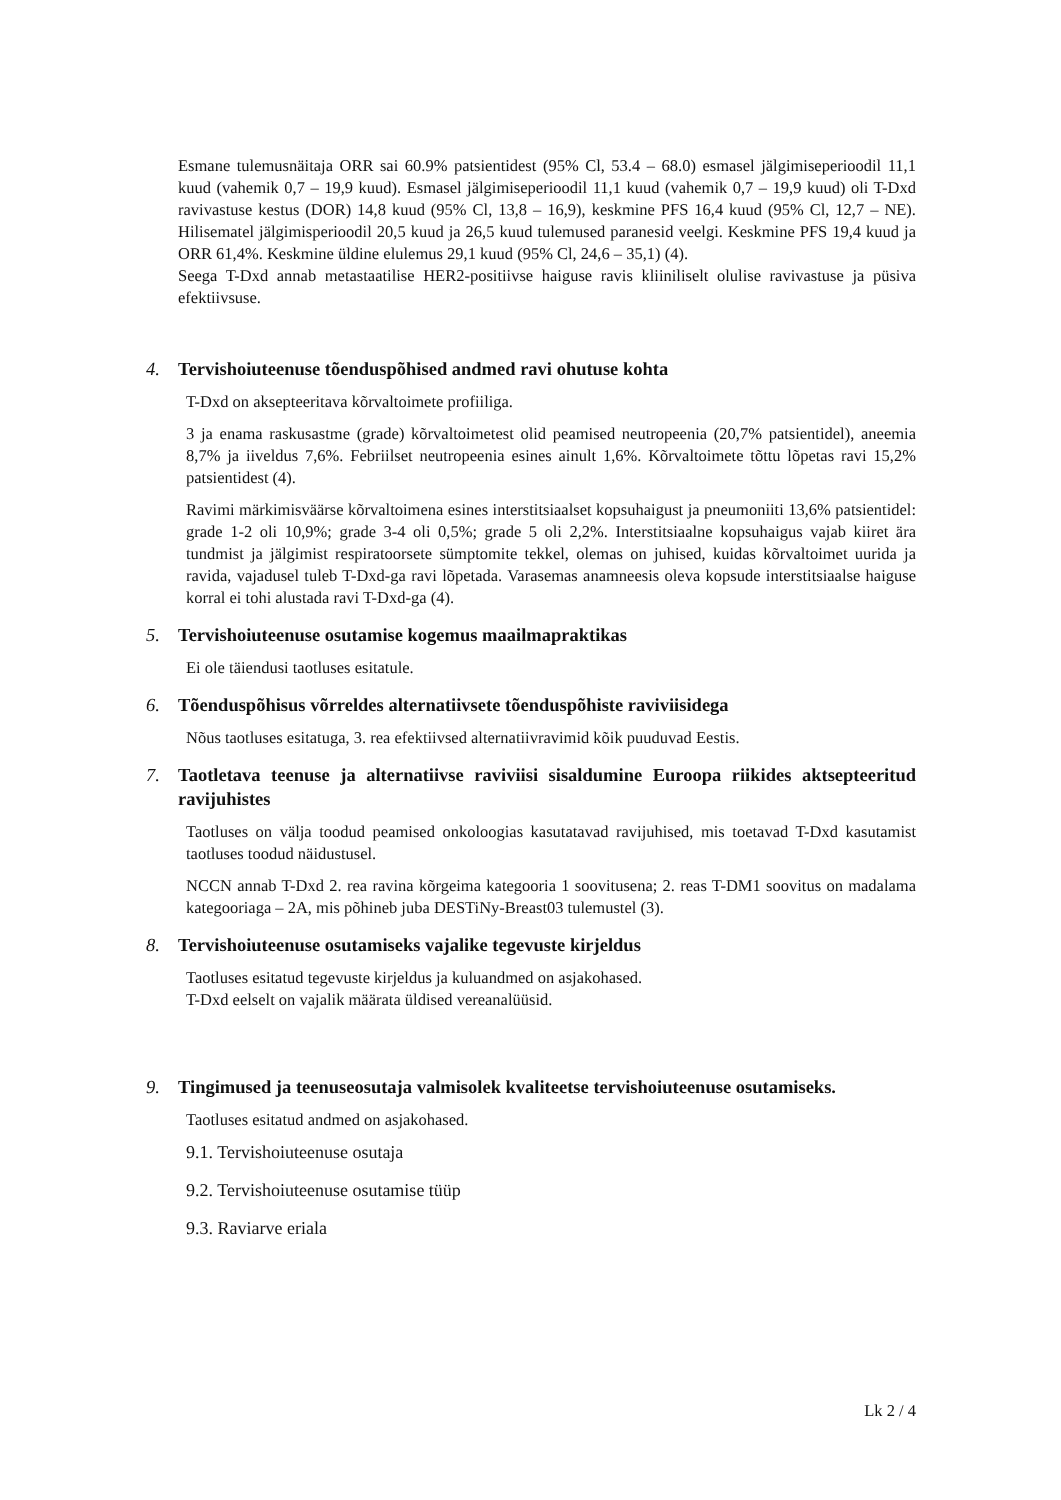Esmane tulemusnäitaja ORR sai 60.9% patsientidest (95% Cl, 53.4 – 68.0) esmasel jälgimiseperioodil 11,1 kuud (vahemik 0,7 – 19,9 kuud). Esmasel jälgimiseperioodil 11,1 kuud (vahemik 0,7 – 19,9 kuud) oli T-Dxd ravivastuse kestus (DOR) 14,8 kuud (95% Cl, 13,8 – 16,9), keskmine PFS 16,4 kuud (95% Cl, 12,7 – NE). Hilisematel jälgimisperioodil 20,5 kuud ja 26,5 kuud tulemused paranesid veelgi. Keskmine PFS 19,4 kuud ja ORR 61,4%. Keskmine üldine elulemus 29,1 kuud (95% Cl, 24,6 – 35,1) (4).
Seega T-Dxd annab metastaatilise HER2-positiivse haiguse ravis kliiniliselt olulise ravivastuse ja püsiva efektiivsuse.
4. Tervishoiuteenuse tõenduspõhised andmed ravi ohutuse kohta
T-Dxd on aksepteeritava kõrvaltoimete profiiliga.
3 ja enama raskusastme (grade) kõrvaltoimetest olid peamised neutropeenia (20,7% patsientidel), aneemia 8,7% ja iiveldus 7,6%. Febriilset neutropeenia esines ainult 1,6%. Kõrvaltoimete tõttu lõpetas ravi 15,2% patsientidest (4).
Ravimi märkimisväärse kõrvaltoimena esines interstitsiaalset kopsuhaigust ja pneumoniiti 13,6% patsientidel: grade 1-2 oli 10,9%; grade 3-4 oli 0,5%; grade 5 oli 2,2%. Interstitsiaalne kopsuhaigus vajab kiiret ära tundmist ja jälgimist respiratoorsete sümptomite tekkel, olemas on juhised, kuidas kõrvaltoimet uurida ja ravida, vajadusel tuleb T-Dxd-ga ravi lõpetada. Varasemas anamneesis oleva kopsude interstitsiaalse haiguse korral ei tohi alustada ravi T-Dxd-ga (4).
5. Tervishoiuteenuse osutamise kogemus maailmapraktikas
Ei ole täiendusi taotluses esitatule.
6. Tõenduspõhisus võrreldes alternatiivsete tõenduspõhiste raviviisidega
Nõus taotluses esitatuga, 3. rea efektiivsed alternatiivravimid kõik puuduvad Eestis.
7. Taotletava teenuse ja alternatiivse raviviisi sisaldumine Euroopa riikides aktsepteeritud ravijuhistes
Taotluses on välja toodud peamised onkoloogias kasutatavad ravijuhised, mis toetavad T-Dxd kasutamist taotluses toodud näidustusel.
NCCN annab T-Dxd 2. rea ravina kõrgeima kategooria 1 soovitusena; 2. reas T-DM1 soovitus on madalama kategooriaga – 2A, mis põhineb juba DESTiNy-Breast03 tulemustel (3).
8. Tervishoiuteenuse osutamiseks vajalike tegevuste kirjeldus
Taotluses esitatud tegevuste kirjeldus ja kuluandmed on asjakohased.
T-Dxd eelselt on vajalik määrata üldised vereanalüüsid.
9. Tingimused ja teenuseosutaja valmisolek kvaliteetse tervishoiuteenuse osutamiseks.
Taotluses esitatud andmed on asjakohased.
9.1. Tervishoiuteenuse osutaja
9.2. Tervishoiuteenuse osutamise tüüp
9.3. Raviarve eriala
Lk 2 / 4